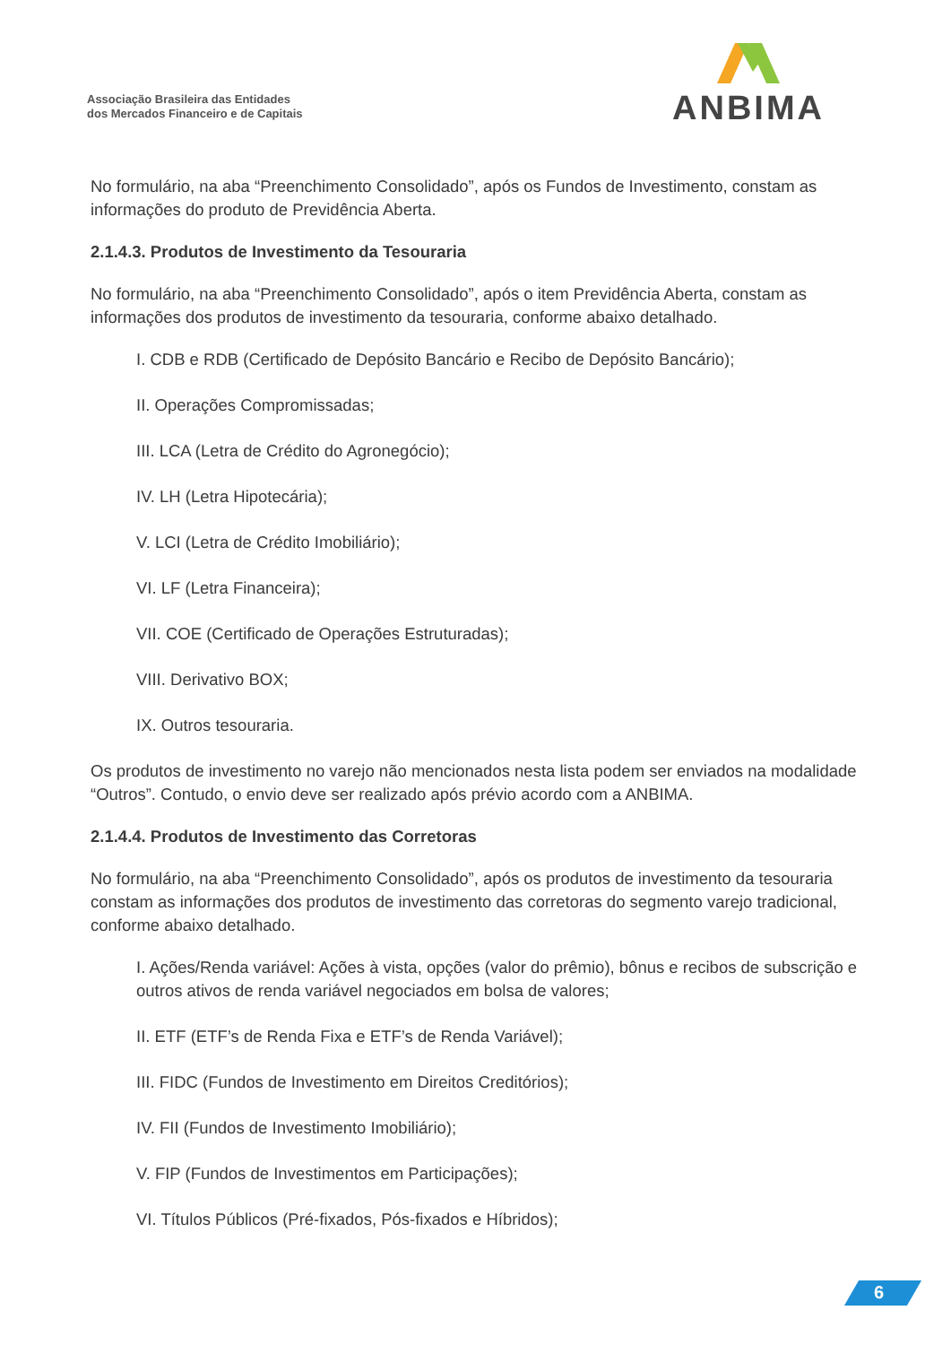Associação Brasileira das Entidades
dos Mercados Financeiro e de Capitais
ANBIMA
No formulário, na aba “Preenchimento Consolidado”, após os Fundos de Investimento, constam as informações do produto de Previdência Aberta.
2.1.4.3. Produtos de Investimento da Tesouraria
No formulário, na aba “Preenchimento Consolidado”, após o item Previdência Aberta, constam as informações dos produtos de investimento da tesouraria, conforme abaixo detalhado.
I. CDB e RDB (Certificado de Depósito Bancário e Recibo de Depósito Bancário);
II. Operações Compromissadas;
III. LCA (Letra de Crédito do Agronegócio);
IV. LH (Letra Hipotecária);
V. LCI (Letra de Crédito Imobiliário);
VI. LF (Letra Financeira);
VII. COE (Certificado de Operações Estruturadas);
VIII. Derivativo BOX;
IX. Outros tesouraria.
Os produtos de investimento no varejo não mencionados nesta lista podem ser enviados na modalidade “Outros”. Contudo, o envio deve ser realizado após prévio acordo com a ANBIMA.
2.1.4.4. Produtos de Investimento das Corretoras
No formulário, na aba “Preenchimento Consolidado”, após os produtos de investimento da tesouraria constam as informações dos produtos de investimento das corretoras do segmento varejo tradicional, conforme abaixo detalhado.
I. Ações/Renda variável: Ações à vista, opções (valor do prêmio), bônus e recibos de subscrição e outros ativos de renda variável negociados em bolsa de valores;
II. ETF (ETF’s de Renda Fixa e ETF’s de Renda Variável);
III. FIDC (Fundos de Investimento em Direitos Creditórios);
IV. FII (Fundos de Investimento Imobiliário);
V. FIP (Fundos de Investimentos em Participações);
VI. Títulos Públicos (Pré-fixados, Pós-fixados e Híbridos);
6